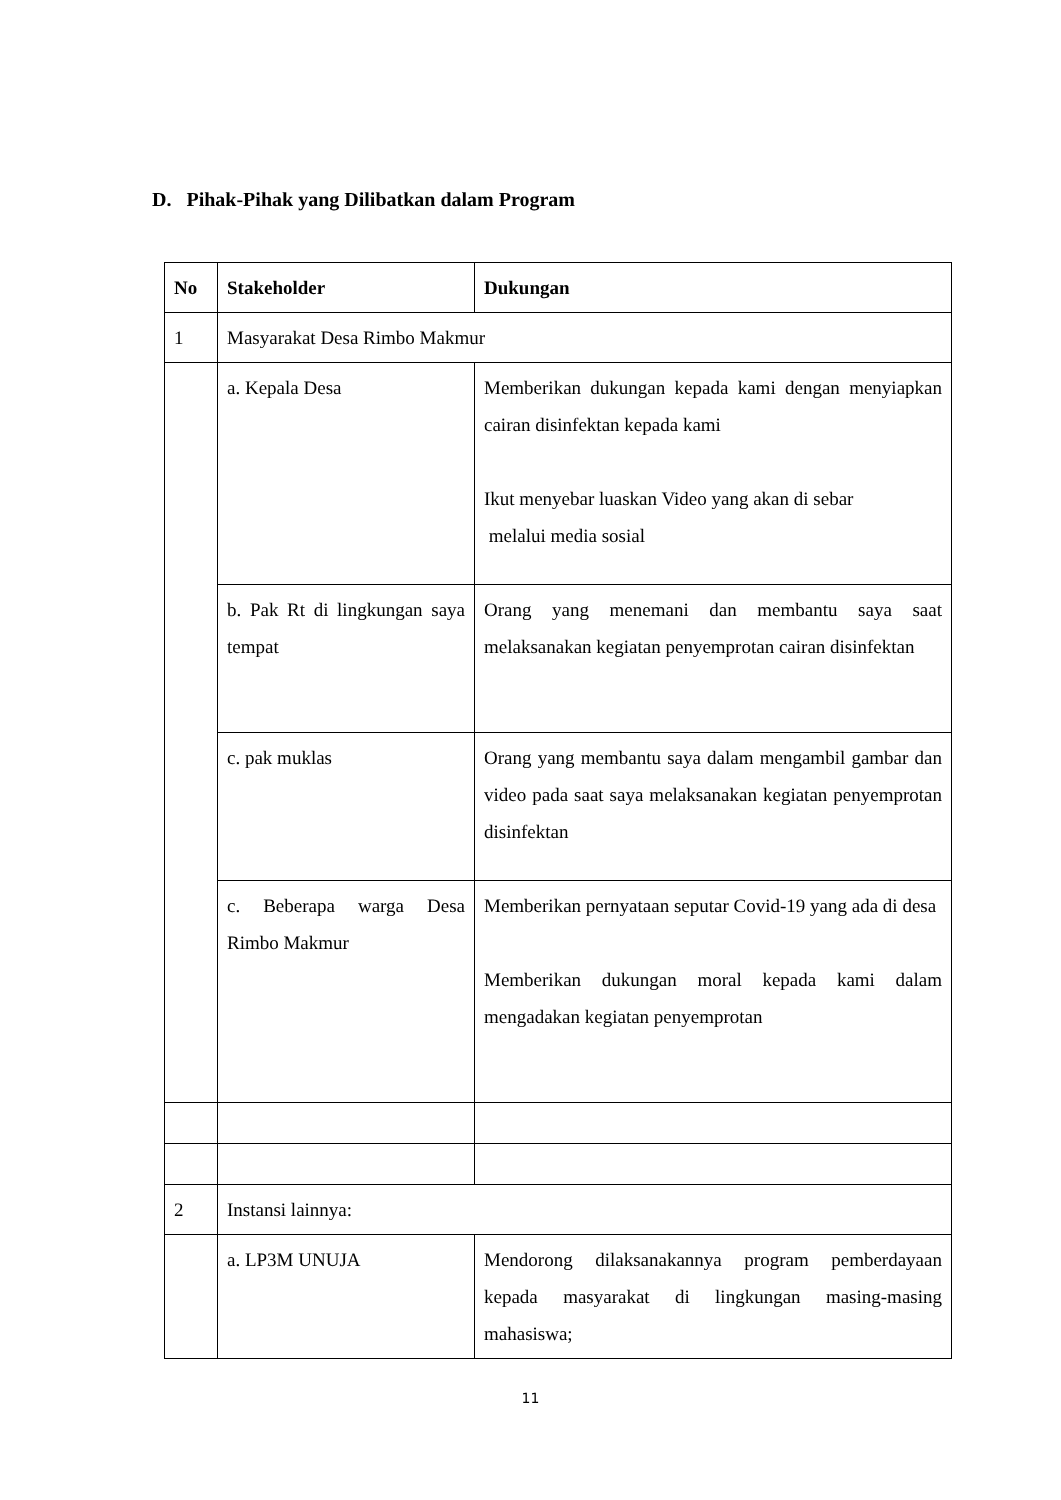D. Pihak-Pihak yang Dilibatkan dalam Program
| No | Stakeholder | Dukungan |
| --- | --- | --- |
| 1 | Masyarakat Desa Rimbo Makmur | |
| | a. Kepala Desa | Memberikan dukungan kepada kami dengan menyiapkan cairan disinfektan kepada kami Ikut menyebar luaskan Video yang akan di sebar melalui media sosial |
| | b. Pak Rt di lingkungan saya tempat | Orang yang menemani dan membantu saya saat melaksanakan kegiatan penyemprotan cairan disinfektan |
| | c. pak muklas | Orang yang membantu saya dalam mengambil gambar dan video pada saat saya melaksanakan kegiatan penyemprotan disinfektan |
| | c. Beberapa warga Desa Rimbo Makmur | Memberikan pernyataan seputar Covid-19 yang ada di desa Memberikan dukungan moral kepada kami dalam mengadakan kegiatan penyemprotan |
| 2 | Instansi lainnya: | |
| | a. LP3M UNUJA | Mendorong dilaksanakannya program pemberdayaan kepada masyarakat di lingkungan masing-masing mahasiswa; |
11